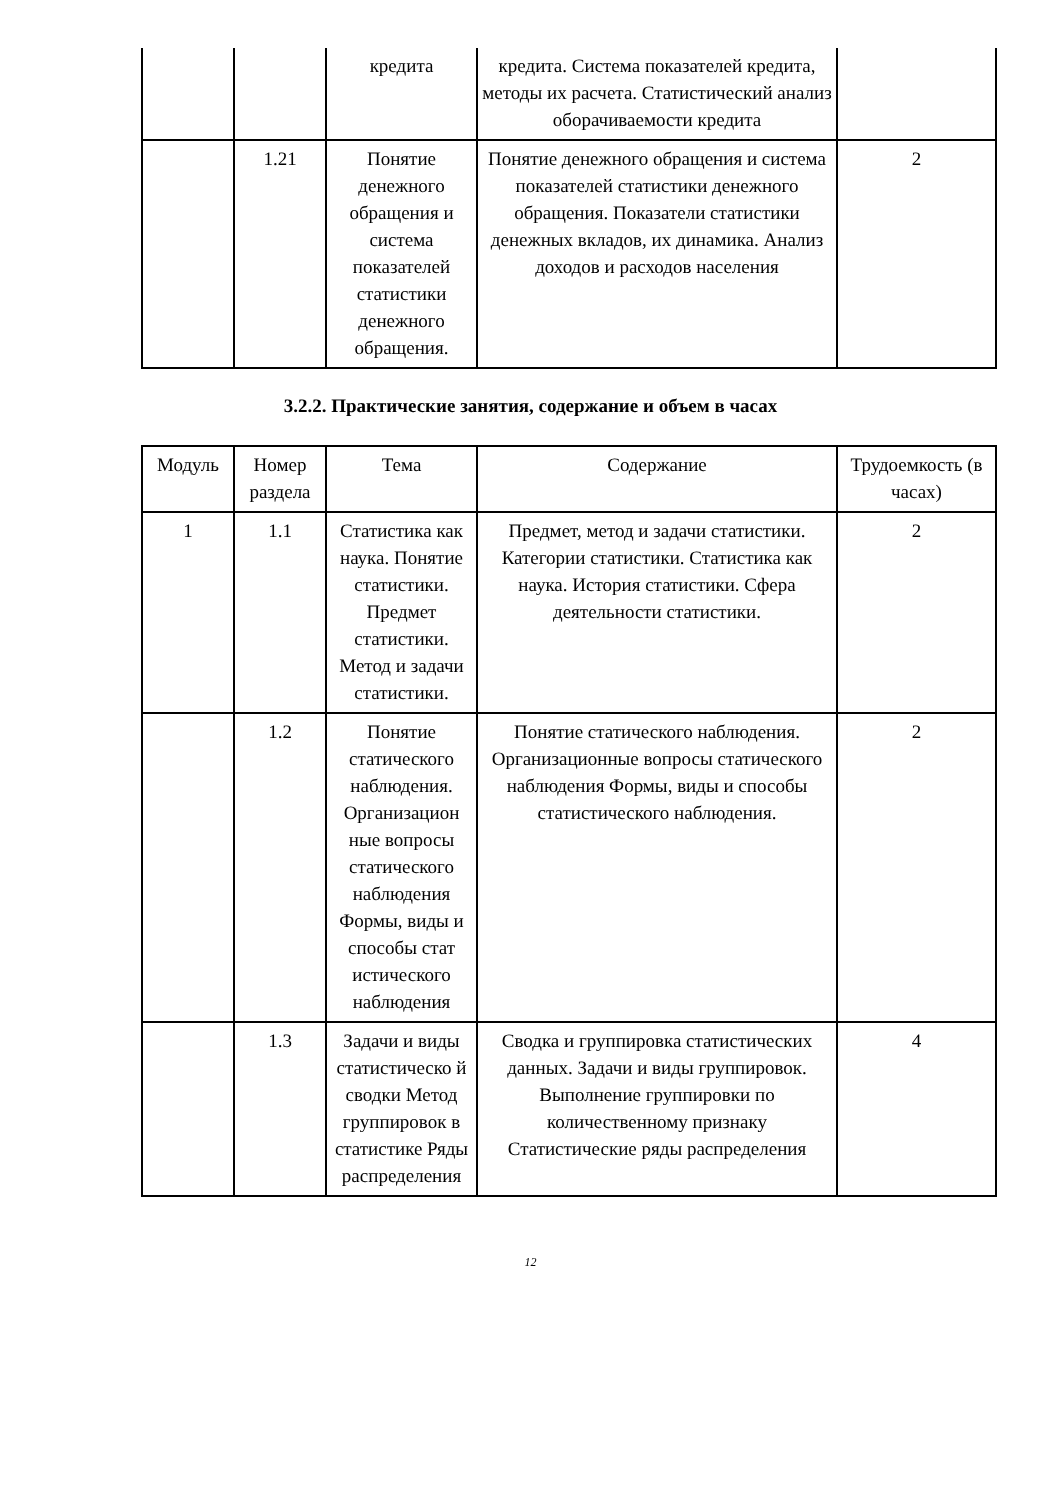| | | кредита | кредита. Система показателей кредита, методы их расчета. Статистический анализ оборачиваемости кредита | |
| | 1.21 | Понятие денежного обращения и система показателей статистики денежного обращения. | Понятие денежного обращения и система показателей статистики денежного обращения. Показатели статистики денежных вкладов, их динамика. Анализ доходов и расходов населения | 2 |
3.2.2. Практические занятия, содержание и объем в часах
| Модуль | Номер раздела | Тема | Содержание | Трудоемкость (в часах) |
| --- | --- | --- | --- | --- |
| 1 | 1.1 | Статистика как наука. Понятие статистики. Предмет статистики. Метод и задачи статистики. | Предмет, метод и задачи статистики. Категории статистики. Статистика как наука. История статистики. Сфера деятельности статистики. | 2 |
| | 1.2 | Понятие статического наблюдения. Организацион ные вопросы статического наблюдения Формы, виды и способы стат истического наблюдения | Понятие статического наблюдения. Организационные вопросы статического наблюдения Формы, виды и способы статистического наблюдения. | 2 |
| | 1.3 | Задачи и виды статистическо й сводки Метод группировок в статистике Ряды распределения | Сводка и группировка статистических данных. Задачи и виды группировок. Выполнение группировки по количественному признаку Статистические ряды распределения | 4 |
12